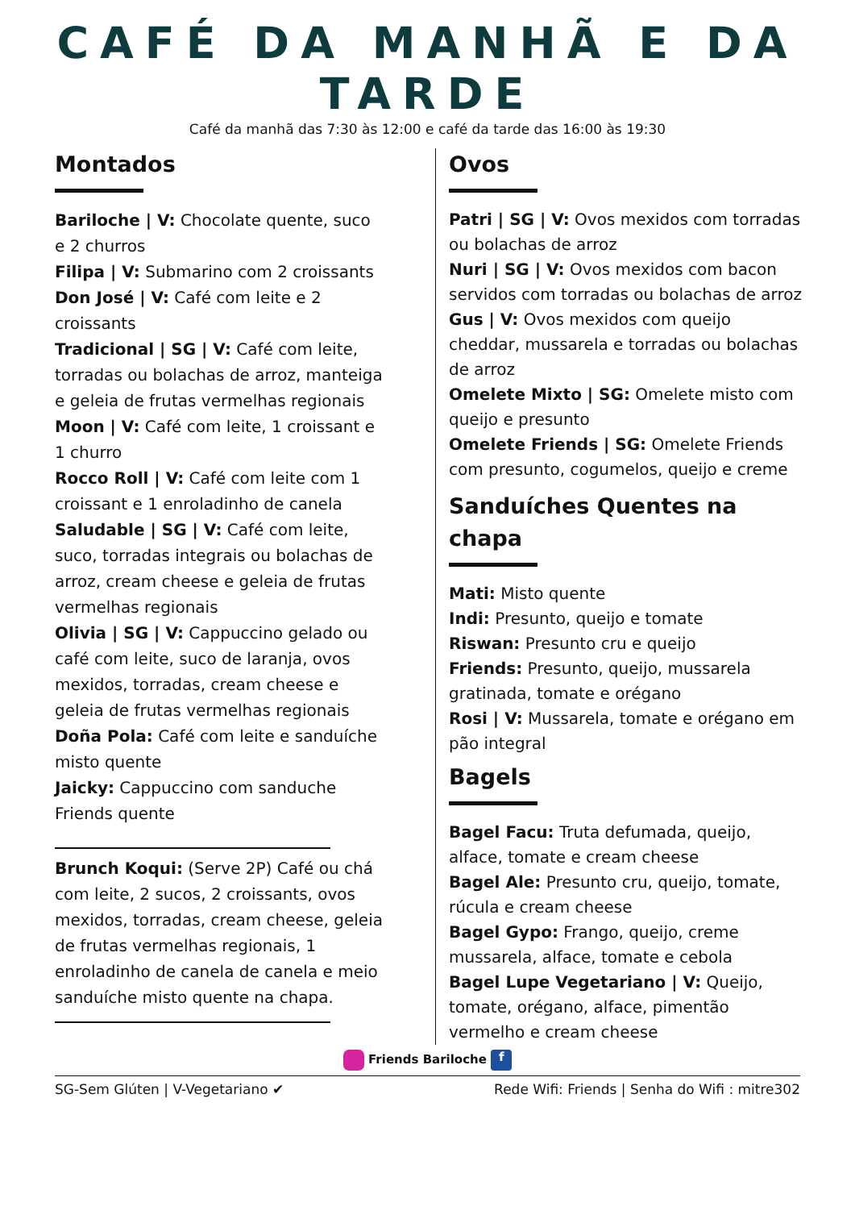CAFÉ DA MANHÃ E DA TARDE
Café da manhã das 7:30 às 12:00 e café da tarde das 16:00 às 19:30
Montados
Bariloche | V: Chocolate quente, suco e 2 churros
Filipa | V: Submarino com 2 croissants
Don José | V: Café com leite e 2 croissants
Tradicional | SG | V: Café com leite, torradas ou bolachas de arroz, manteiga e geleia de frutas vermelhas regionais
Moon | V: Café com leite, 1 croissant e 1 churro
Rocco Roll | V: Café com leite com 1 croissant e 1 enroladinho de canela
Saludable | SG | V: Café com leite, suco, torradas integrais ou bolachas de arroz, cream cheese e geleia de frutas vermelhas regionais
Olivia | SG | V: Cappuccino gelado ou café com leite, suco de laranja, ovos mexidos, torradas, cream cheese e geleia de frutas vermelhas regionais
Doña Pola: Café com leite e sanduíche misto quente
Jaicky: Cappuccino com sanduche Friends quente
Brunch Koqui: (Serve 2P) Café ou chá com leite, 2 sucos, 2 croissants, ovos mexidos, torradas, cream cheese, geleia de frutas vermelhas regionais, 1 enroladinho de canela de canela e meio sanduíche misto quente na chapa.
Ovos
Patri | SG | V: Ovos mexidos com torradas ou bolachas de arroz
Nuri | SG | V: Ovos mexidos com bacon servidos com torradas ou bolachas de arroz
Gus | V: Ovos mexidos com queijo cheddar, mussarela e torradas ou bolachas de arroz
Omelete Mixto | SG: Omelete misto com queijo e presunto
Omelete Friends | SG: Omelete Friends com presunto, cogumelos, queijo e creme
Sanduíches Quentes na chapa
Mati: Misto quente
Indi: Presunto, queijo e tomate
Riswan: Presunto cru e queijo
Friends: Presunto, queijo, mussarela gratinada, tomate e orégano
Rosi | V: Mussarela, tomate e orégano em pão integral
Bagels
Bagel Facu: Truta defumada, queijo, alface, tomate e cream cheese
Bagel Ale: Presunto cru, queijo, tomate, rúcula e cream cheese
Bagel Gypo: Frango, queijo, creme mussarela, alface, tomate e cebola
Bagel Lupe Vegetariano | V: Queijo, tomate, orégano, alface, pimentão vermelho e cream cheese
Friends Bariloche f
SG-Sem Glúten | V-Vegetariano ✔ Rede Wifi: Friends | Senha do Wifi : mitre302